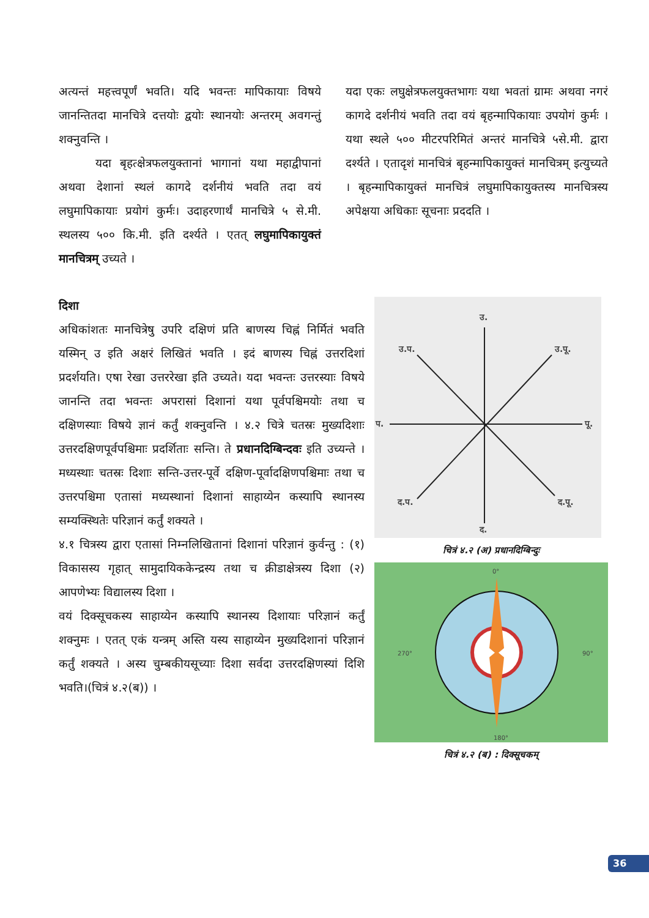अत्यन्तं महत्त्वपूर्णं भवति। यदि भवन्तः मापिकायाः विषये जानन्तितदा मानचित्रे दत्तयोः द्वयोः स्थानयोः अन्तरम् अवगन्तुं शक्नुवन्ति ।
यदा बृहत्क्षेत्रफलयुक्तानां भागानां यथा महाद्वीपानां अथवा देशानां स्थलं कागदे दर्शनीयं भवति तदा वयं लघुमापिकायाः प्रयोगं कुर्मः। उदाहरणार्थं मानचित्रे ५ से.मी. स्थलस्य ५०० कि.मी. इति दर्श्यते । एतत् लघुमापिकायुक्तं मानचित्रम् उच्यते ।
यदा एकः लघुक्षेत्रफलयुक्तभागः यथा भवतां ग्रामः अथवा नगरं कागदे दर्शनीयं भवति तदा वयं बृहन्मापिकायाः उपयोगं कुर्मः । यथा स्थले ५०० मीटरपरिमितं अन्तरं मानचित्रे ५से.मी. द्वारा दर्श्यते । एतादृशं मानचित्रं बृहन्मापिकायुक्तं मानचित्रम् इत्युच्यते । बृहन्मापिकायुक्तं मानचित्रं लघुमापिकायुक्तस्य मानचित्रस्य अपेक्षया अधिकाः सूचनाः प्रददति ।
दिशा
अधिकांशतः मानचित्रेषु उपरि दक्षिणं प्रति बाणस्य चिह्नं निर्मितं भवति यस्मिन् उ इति अक्षरं लिखितं भवति । इदं बाणस्य चिह्नं उत्तरदिशां प्रदर्शयति। एषा रेखा उत्तररेखा इति उच्यते। यदा भवन्तः उत्तरस्याः विषये जानन्ति तदा भवन्तः अपरासां दिशानां यथा पूर्वपश्चिमयोः तथा च दक्षिणस्याः विषये ज्ञानं कर्तुं शक्नुवन्ति । ४.२ चित्रे चतस्रः मुख्यदिशाः उत्तरदक्षिणपूर्वपश्चिमाः प्रदर्शिताः सन्ति। ते प्रधानदिग्बिन्दवः इति उच्यन्ते । मध्यस्थाः चतस्रः दिशाः सन्ति-उत्तर-पूर्वे दक्षिण-पूर्वादक्षिणपश्चिमाः तथा च उत्तरपश्चिमा एतासां मध्यस्थानां दिशानां साहाय्येन कस्यापि स्थानस्य सम्यक्स्थितेः परिज्ञानं कर्तुं शक्यते ।
४.१ चित्रस्य द्वारा एतासां निम्नलिखितानां दिशानां परिज्ञानं कुर्वन्तु : (१) विकासस्य गृहात् सामुदायिककेन्द्रस्य तथा च क्रीडाक्षेत्रस्य दिशा (२) आपणेभ्यः विद्यालस्य दिशा ।
वयं दिक्सूचकस्य साहाय्येन कस्यापि स्थानस्य दिशायाः परिज्ञानं कर्तुं शक्नुमः । एतत् एकं यन्त्रम् अस्ति यस्य साहाय्येन मुख्यदिशानां परिज्ञानं कर्तुं शक्यते । अस्य चुम्बकीयसूच्याः दिशा सर्वदा उत्तरदक्षिणस्यां दिशि भवति।(चित्रं ४.२(ब)) ।
उ.
उ.प.
उ.पू.
प.
पू.
द.प.
द.पू.
द.
चित्रं ४.२ (अ) प्रधानदिग्बिन्दुः
0°
180°
270°
90°
चित्रं ४.२ (ब) : दिक्सूचकम्
36